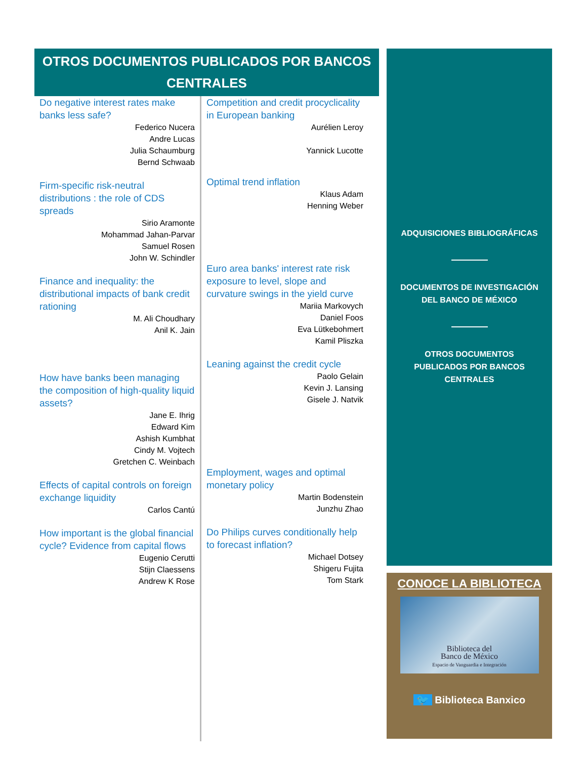OTROS DOCUMENTOS PUBLICADOS POR BANCOS CENTRALES
Do negative interest rates make banks less safe?
Federico Nucera
Andre Lucas
Julia Schaumburg
Bernd Schwaab
Firm-specific risk-neutral distributions : the role of CDS spreads
Sirio Aramonte
Mohammad Jahan-Parvar
Samuel Rosen
John W. Schindler
Finance and inequality: the distributional impacts of bank credit rationing
M. Ali Choudhary
Anil K. Jain
How have banks been managing the composition of high-quality liquid assets?
Jane E. Ihrig
Edward Kim
Ashish Kumbhat
Cindy M. Vojtech
Gretchen C. Weinbach
Effects of capital controls on foreign exchange liquidity
Carlos Cantú
How important is the global financial cycle? Evidence from capital flows
Eugenio Cerutti
Stijn Claessens
Andrew K Rose
Competition and credit procyclicality in European banking
Aurélien Leroy
Yannick Lucotte
Optimal trend inflation
Klaus Adam
Henning Weber
Euro area banks' interest rate risk exposure to level, slope and curvature swings in the yield curve
Mariia Markovych
Daniel Foos
Eva Lütkebohmert
Kamil Pliszka
Leaning against the credit cycle
Paolo Gelain
Kevin J. Lansing
Gisele J. Natvik
Employment, wages and optimal monetary policy
Martin Bodenstein
Junzhu Zhao
Do Philips curves conditionally help to forecast inflation?
Michael Dotsey
Shigeru Fujita
Tom Stark
ADQUISICIONES BIBLIOGRÁFICAS
DOCUMENTOS DE INVESTIGACIÓN
DEL BANCO DE MÉXICO
OTROS DOCUMENTOS
PUBLICADOS POR BANCOS
CENTRALES
CONOCE LA BIBLIOTECA
Biblioteca del
Banco de México
Espacio de Vanguardia e Integración
🐦 Biblioteca Banxico